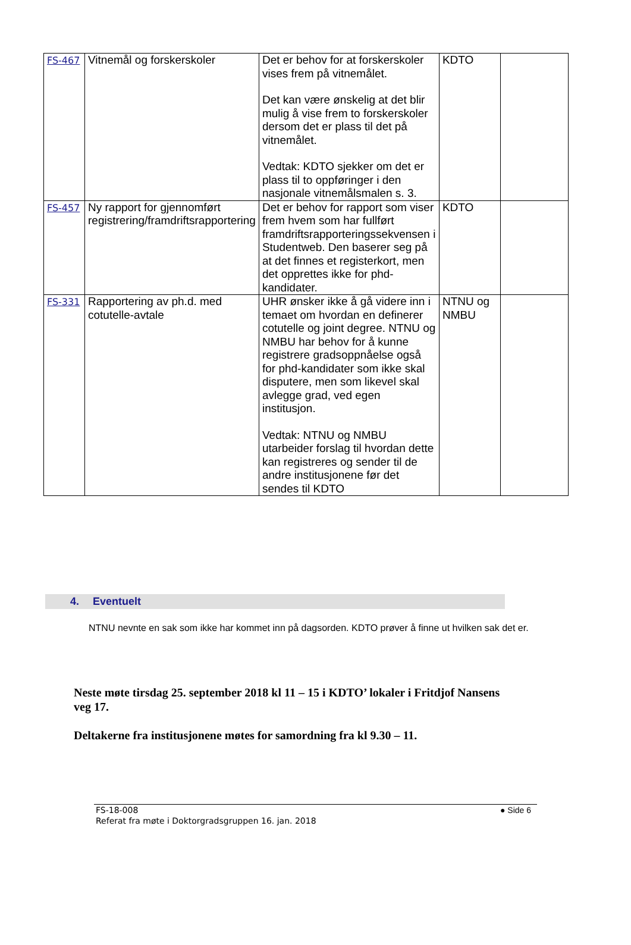| FS-467 | Vitnemål og forskerskoler | Det er behov for at forskerskoler vises frem på vitnemålet. Det kan være ønskelig at det blir mulig å vise frem to forskerskoler dersom det er plass til det på vitnemålet. Vedtak: KDTO sjekker om det er plass til to oppføringer i den nasjonale vitnemålsmalen s. 3. | KDTO | |
| FS-457 | Ny rapport for gjennomført registrering/framdriftsrapportering | Det er behov for rapport som viser frem hvem som har fullført framdriftsrapporteringssekvensen i Studentweb. Den baserer seg på at det finnes et registerkort, men det opprettes ikke for phd-kandidater. | KDTO | |
| FS-331 | Rapportering av ph.d. med cotutelle-avtale | UHR ønsker ikke å gå videre inn i temaet om hvordan en definerer cotutelle og joint degree. NTNU og NMBU har behov for å kunne registrere gradsoppnåelse også for phd-kandidater som ikke skal disputere, men som likevel skal avlegge grad, ved egen institusjon. Vedtak: NTNU og NMBU utarbeider forslag til hvordan dette kan registreres og sender til de andre institusjonene før det sendes til KDTO | NTNU og NMBU | |
4. Eventuelt
NTNU nevnte en sak som ikke har kommet inn på dagsorden. KDTO prøver å finne ut hvilken sak det er.
Neste møte tirsdag 25. september 2018 kl 11 – 15 i KDTO’ lokaler i Fritdjof Nansens veg 17.
Deltakerne fra institusjonene møtes for samordning fra kl 9.30 – 11.
FS-18-008
Referat fra møte i Doktorgradsgruppen 16. jan. 2018
● Side 6